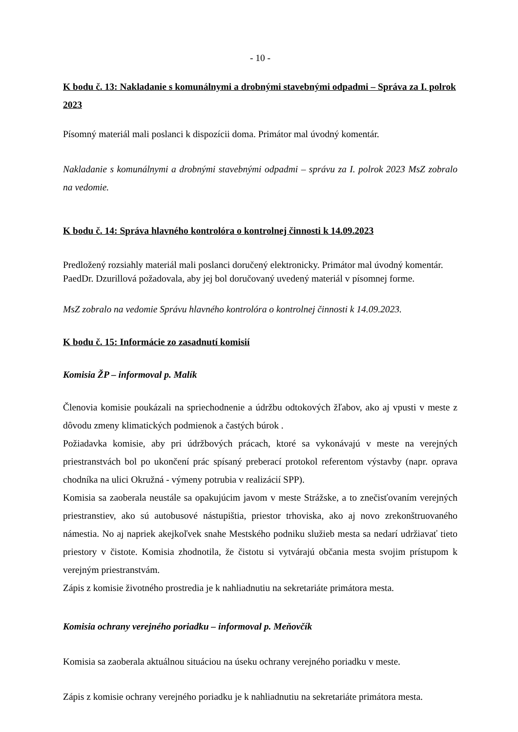- 10 -
K bodu č. 13: Nakladanie s komunálnymi a drobnými stavebnými odpadmi – Správa za I. polrok 2023
Písomný materiál mali poslanci k dispozícii doma. Primátor mal úvodný komentár.
Nakladanie s komunálnymi a drobnými stavebnými odpadmi – správu za I. polrok 2023 MsZ zobralo na vedomie.
K bodu č. 14: Správa hlavného kontrolóra o kontrolnej činnosti k 14.09.2023
Predložený rozsiahly materiál mali poslanci doručený elektronicky. Primátor mal úvodný komentár.
PaedDr. Dzurillová požadovala, aby jej bol doručovaný uvedený materiál v písomnej forme.
MsZ zobralo na vedomie Správu hlavného kontrolóra o kontrolnej činnosti k 14.09.2023.
K bodu č. 15: Informácie zo zasadnutí komisií
Komisia ŽP – informoval p. Malík
Členovia komisie poukázali na spriechodnenie a údržbu odtokových žľabov, ako aj vpusti v meste z dôvodu zmeny klimatických podmienok a častých búrok .
Požiadavka komisie, aby pri údržbových prácach, ktoré sa vykonávajú v meste na verejných priestranstvách bol po ukončení prác spísaný preberací protokol referentom výstavby (napr. oprava chodníka na ulici Okružná - výmeny potrubia v realizácií SPP).
Komisia sa zaoberala neustále sa opakujúcim javom v meste Strážske, a to znečisťovaním verejných priestranstiev, ako sú autobusové nástupištia, priestor trhoviska, ako aj novo zrekonštruovaného námestia. No aj napriek akejkoľvek snahe Mestského podniku služieb mesta sa nedarí udržiavať tieto priestory v čistote. Komisia zhodnotila, že čistotu si vytvárajú občania mesta svojim prístupom k verejným priestranstvám.
Zápis z komisie životného prostredia je k nahliadnutiu na sekretariáte primátora mesta.
Komisia ochrany verejného poriadku – informoval p. Meňovčík
Komisia sa zaoberala aktuálnou situáciou na úseku ochrany verejného poriadku v meste.
Zápis z komisie ochrany verejného poriadku je k nahliadnutiu na sekretariáte primátora mesta.